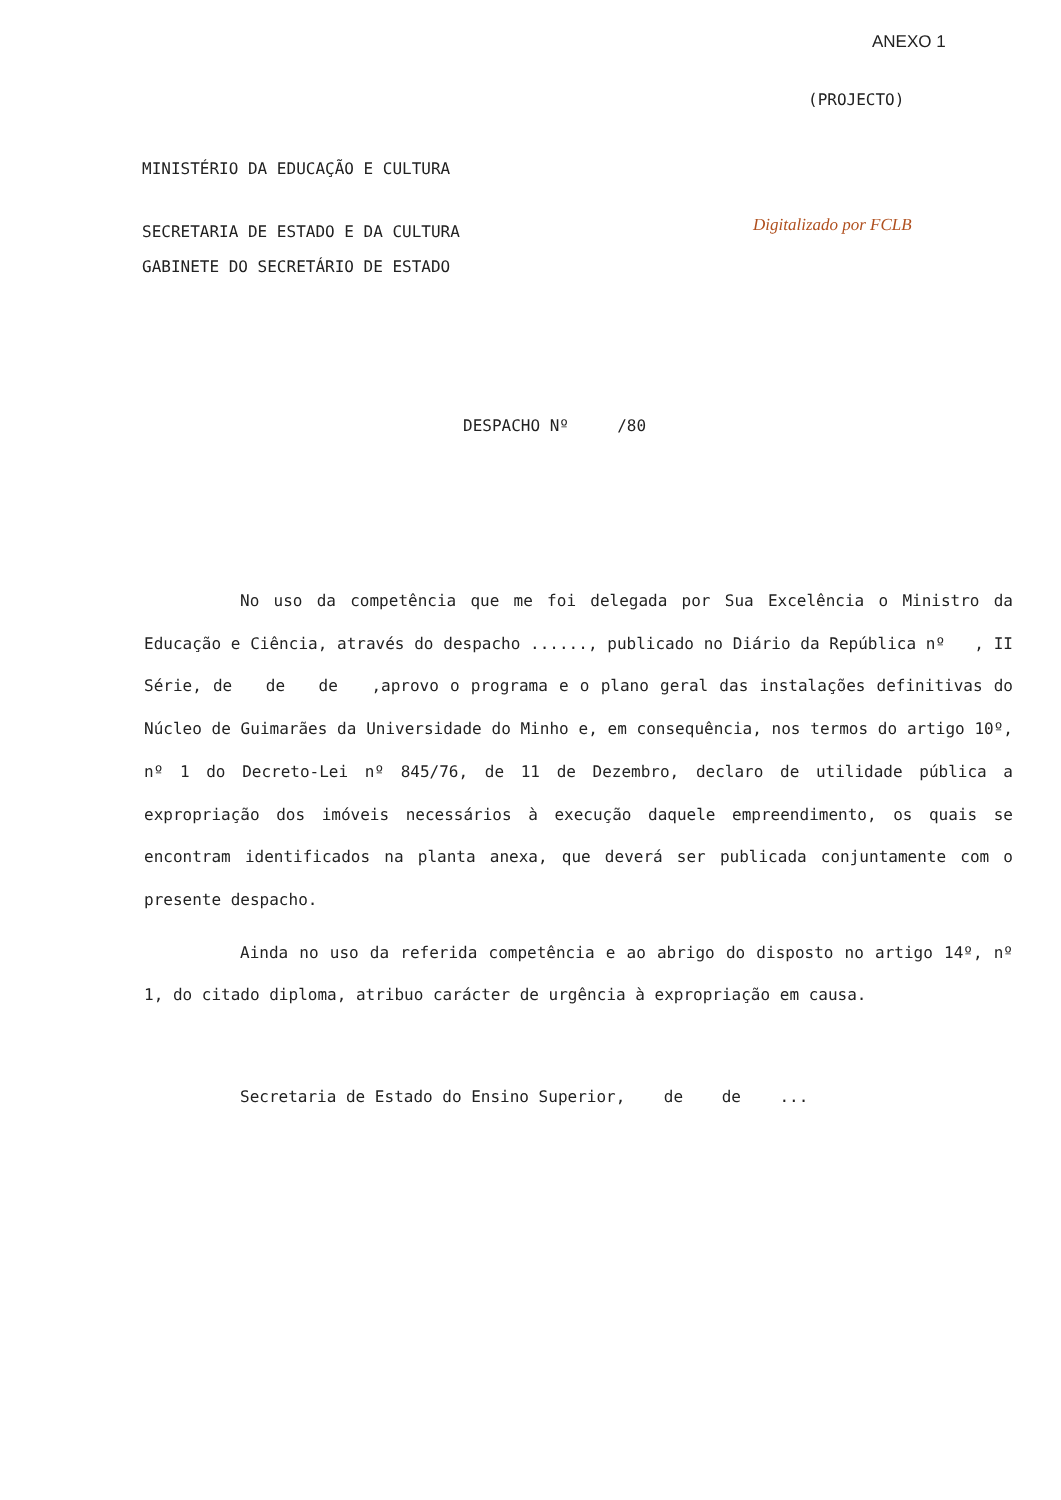ANEXO 1
(PROJECTO)
MINISTÉRIO DA EDUCAÇÃO E CULTURA
SECRETARIA DE ESTADO E DA CULTURA
Digitalizado por FCLB
GABINETE DO SECRETÁRIO DE ESTADO
DESPACHO Nº /80
No uso da competência que me foi delegada por Sua Excelência o Ministro da Educação e Ciência, através do despacho ......, publicado no Diário da República nº , II Série, de de de ,aprovo o programa e o plano geral das instalações definitivas do Núcleo de Guimarães da Universidade do Minho e, em consequência, nos termos do artigo 10º, nº 1 do Decreto-Lei nº 845/76, de 11 de Dezembro, declaro de utilidade pública a expropriação dos imóveis necessários à execução daquele empreendimento, os quais se encontram identificados na planta anexa, que deverá ser publicada conjuntamente com o presente despacho.
Ainda no uso da referida competência e ao abrigo do disposto no artigo 14º, nº 1, do citado diploma, atribuo carácter de urgência à expropriação em causa.
Secretaria de Estado do Ensino Superior, de de ...